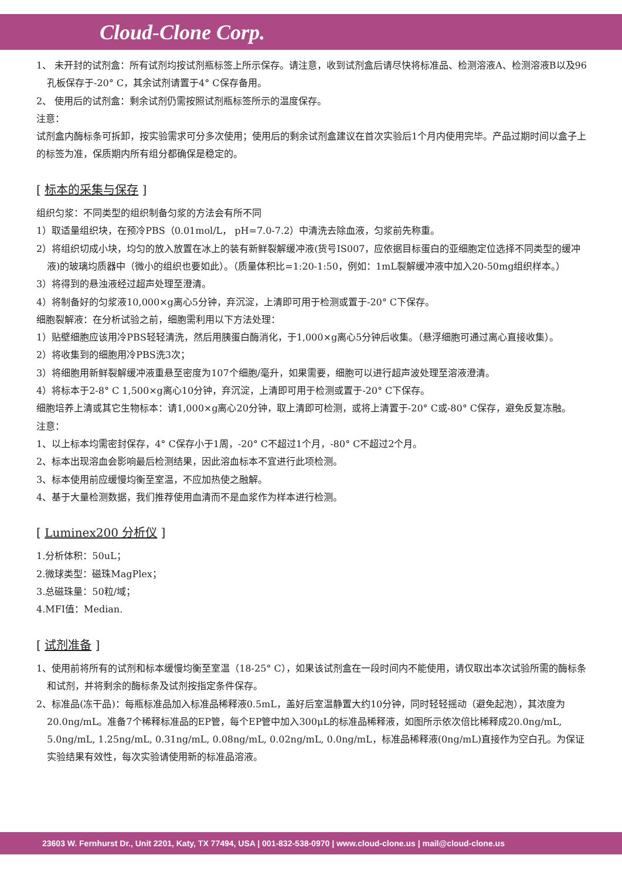Cloud-Clone Corp.
1、 未开封的试剂盒：所有试剂均按试剂瓶标签上所示保存。请注意，收到试剂盒后请尽快将标准品、检测溶液A、检测溶液B以及96孔板保存于-20° C，其余试剂请置于4° C保存备用。
2、 使用后的试剂盒：剩余试剂仍需按照试剂瓶标签所示的温度保存。
注意：
试剂盒内酶标条可拆卸，按实验需求可分多次使用；使用后的剩余试剂盒建议在首次实验后1个月内使用完毕。产品过期时间以盒子上的标签为准，保质期内所有组分都确保是稳定的。
[ 标本的采集与保存 ]
组织匀浆：不同类型的组织制备匀浆的方法会有所不同
1）取适量组织块，在预冷PBS（0.01mol/L， pH=7.0-7.2）中清洗去除血液，匀浆前先称重。
2）将组织切成小块，均匀的放入放置在冰上的装有新鲜裂解缓冲液(货号IS007，应依据目标蛋白的亚细胞定位选择不同类型的缓冲液)的玻璃均质器中（微小的组织也要如此）。（质量体积比=1:20-1:50，例如：1mL裂解缓冲液中加入20-50mg组织样本。）
3）将得到的悬浊液经过超声处理至澄清。
4）将制备好的匀浆液10,000×g离心5分钟，弃沉淀，上清即可用于检测或置于-20° C下保存。
细胞裂解液：在分析试验之前，细胞需利用以下方法处理：
1）贴壁细胞应该用冷PBS轻轻清洗，然后用胰蛋白酶消化，于1,000×g离心5分钟后收集。（悬浮细胞可通过离心直接收集）。
2）将收集到的细胞用冷PBS洗3次；
3）将细胞用新鲜裂解缓冲液重悬至密度为107个细胞/毫升，如果需要，细胞可以进行超声波处理至溶液澄清。
4）将标本于2-8° C 1,500×g离心10分钟，弃沉淀，上清即可用于检测或置于-20° C下保存。
细胞培养上清或其它生物标本：请1,000×g离心20分钟，取上清即可检测，或将上清置于-20° C或-80° C保存，避免反复冻融。
注意：
1、以上标本均需密封保存，4° C保存小于1周，-20° C不超过1个月，-80° C不超过2个月。
2、标本出现溶血会影响最后检测结果，因此溶血标本不宜进行此项检测。
3、标本使用前应缓慢均衡至室温，不应加热使之融解。
4、基于大量检测数据，我们推荐使用血清而不是血浆作为样本进行检测。
[ Luminex200 分析仪 ]
1.分析体积：50uL；
2.微球类型：磁珠MagPlex；
3.总磁珠量：50粒/域；
4.MFI值：Median.
[ 试剂准备 ]
1、使用前将所有的试剂和标本缓慢均衡至室温（18-25° C），如果该试剂盒在一段时间内不能使用，请仅取出本次试验所需的酶标条和试剂，并将剩余的酶标条及试剂按指定条件保存。
2、标准品(冻干品)：每瓶标准品加入标准品稀释液0.5mL，盖好后室温静置大约10分钟，同时轻轻摇动（避免起泡），其浓度为20.0ng/mL。准备7个稀释标准品的EP管，每个EP管中加入300μL的标准品稀释液，如图所示依次倍比稀释成20.0ng/mL, 5.0ng/mL, 1.25ng/mL, 0.31ng/mL, 0.08ng/mL, 0.02ng/mL, 0.0ng/mL，标准品稀释液(0ng/mL)直接作为空白孔。为保证实验结果有效性，每次实验请使用新的标准品溶液。
23603 W. Fernhurst Dr., Unit 2201, Katy, TX 77494, USA | 001-832-538-0970 | www.cloud-clone.us | mail@cloud-clone.us